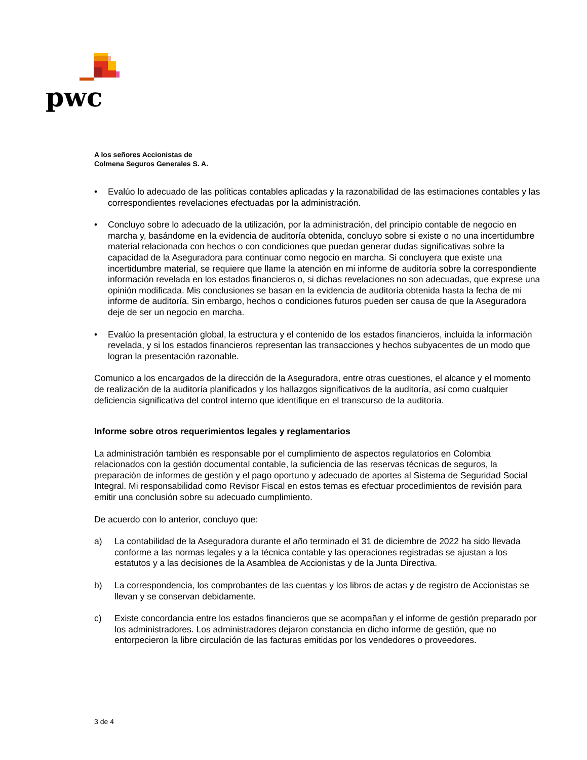pwc
A los señores Accionistas de
Colmena Seguros Generales S. A.
• Evalúo lo adecuado de las políticas contables aplicadas y la razonabilidad de las estimaciones contables y las correspondientes revelaciones efectuadas por la administración.
• Concluyo sobre lo adecuado de la utilización, por la administración, del principio contable de negocio en marcha y, basándome en la evidencia de auditoría obtenida, concluyo sobre si existe o no una incertidumbre material relacionada con hechos o con condiciones que puedan generar dudas significativas sobre la capacidad de la Aseguradora para continuar como negocio en marcha. Si concluyera que existe una incertidumbre material, se requiere que llame la atención en mi informe de auditoría sobre la correspondiente información revelada en los estados financieros o, si dichas revelaciones no son adecuadas, que exprese una opinión modificada. Mis conclusiones se basan en la evidencia de auditoría obtenida hasta la fecha de mi informe de auditoría. Sin embargo, hechos o condiciones futuros pueden ser causa de que la Aseguradora deje de ser un negocio en marcha.
• Evalúo la presentación global, la estructura y el contenido de los estados financieros, incluida la información revelada, y si los estados financieros representan las transacciones y hechos subyacentes de un modo que logran la presentación razonable.
Comunico a los encargados de la dirección de la Aseguradora, entre otras cuestiones, el alcance y el momento de realización de la auditoría planificados y los hallazgos significativos de la auditoría, así como cualquier deficiencia significativa del control interno que identifique en el transcurso de la auditoría.
Informe sobre otros requerimientos legales y reglamentarios
La administración también es responsable por el cumplimiento de aspectos regulatorios en Colombia relacionados con la gestión documental contable, la suficiencia de las reservas técnicas de seguros, la preparación de informes de gestión y el pago oportuno y adecuado de aportes al Sistema de Seguridad Social Integral. Mi responsabilidad como Revisor Fiscal en estos temas es efectuar procedimientos de revisión para emitir una conclusión sobre su adecuado cumplimiento.
De acuerdo con lo anterior, concluyo que:
a) La contabilidad de la Aseguradora durante el año terminado el 31 de diciembre de 2022 ha sido llevada conforme a las normas legales y a la técnica contable y las operaciones registradas se ajustan a los estatutos y a las decisiones de la Asamblea de Accionistas y de la Junta Directiva.
b) La correspondencia, los comprobantes de las cuentas y los libros de actas y de registro de Accionistas se llevan y se conservan debidamente.
c) Existe concordancia entre los estados financieros que se acompañan y el informe de gestión preparado por los administradores. Los administradores dejaron constancia en dicho informe de gestión, que no entorpecieron la libre circulación de las facturas emitidas por los vendedores o proveedores.
3 de 4